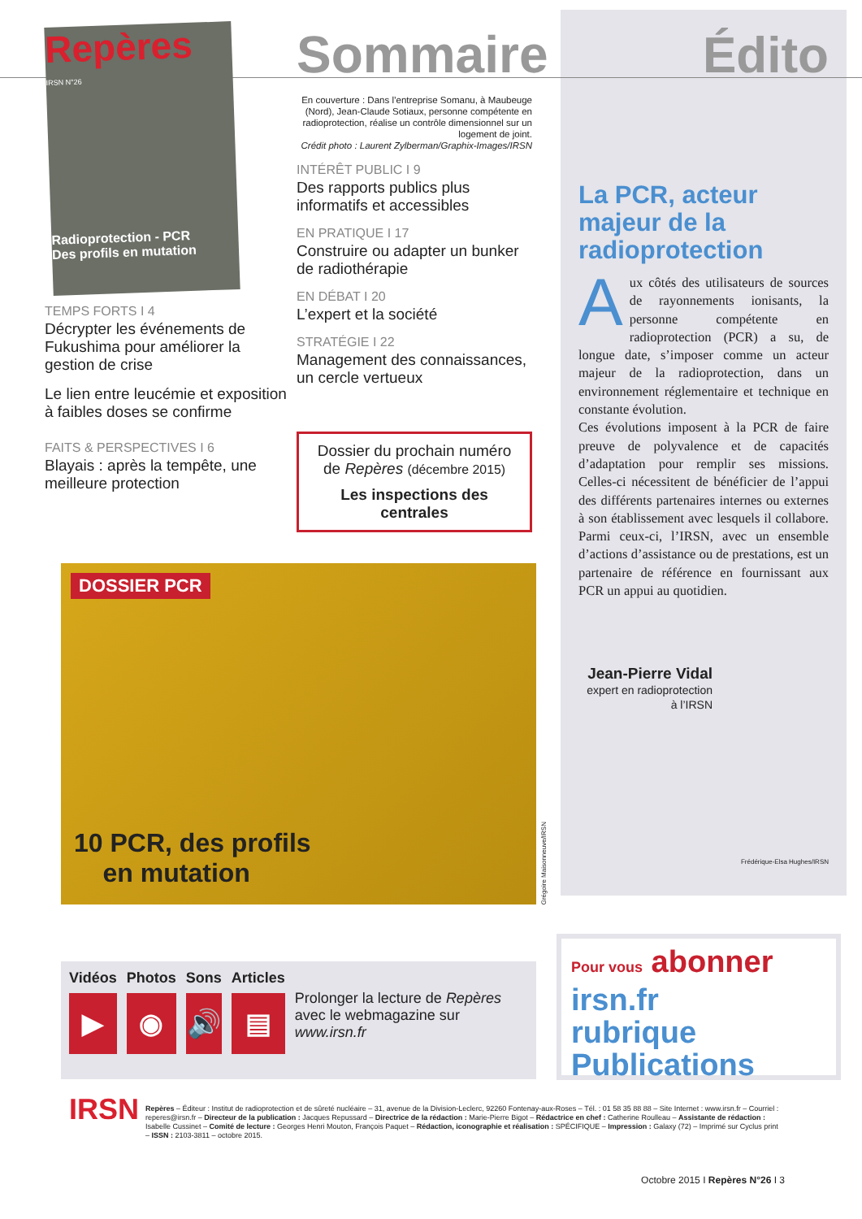Repères
IRSN N°26
Radioprotection - PCR
Des profils en mutation
TEMPS FORTS I 4
Décrypter les événements de Fukushima pour améliorer la gestion de crise
Le lien entre leucémie et exposition à faibles doses se confirme
FAITS & PERSPECTIVES I 6
Blayais : après la tempête, une meilleure protection
Sommaire
En couverture : Dans l’entreprise Somanu, à Maubeuge (Nord), Jean-Claude Sotiaux, personne compétente en radioprotection, réalise un contrôle dimensionnel sur un logement de joint.
Crédit photo : Laurent Zylberman/Graphix-Images/IRSN
INTÉRÊT PUBLIC I 9
Des rapports publics plus informatifs et accessibles
EN PRATIQUE I 17
Construire ou adapter un bunker de radiothérapie
EN DÉBAT I 20
L’expert et la société
STRATÉGIE I 22
Management des connaissances, un cercle vertueux
Dossier du prochain numéro
de Repères (décembre 2015)
Les inspections des centrales
DOSSIER PCR
10 PCR, des profils
en mutation
Grégoire Maisonneuve/IRSN
Édito
La PCR, acteur majeur de la radioprotection
Aux côtés des utilisateurs de sources de rayonnements ionisants, la personne compétente en radioprotection (PCR) a su, de longue date, s’imposer comme un acteur majeur de la radioprotection, dans un environnement réglementaire et technique en constante évolution.
Ces évolutions imposent à la PCR de faire preuve de polyvalence et de capacités d’adaptation pour remplir ses missions. Celles-ci nécessitent de bénéficier de l’appui des différents partenaires internes ou externes à son établissement avec lesquels il collabore. Parmi ceux-ci, l’IRSN, avec un ensemble d’actions d’assistance ou de prestations, est un partenaire de référence en fournissant aux PCR un appui au quotidien.
Jean-Pierre Vidal
expert en radioprotection à l’IRSN
Frédérique-Elsa Hughes/IRSN
Vidéos
▶
Photos
◉
Sons
🔊
Articles
▤
Prolonger la lecture de Repères avec le webmagazine sur www.irsn.fr
Pour vous abonner
irsn.fr
rubrique
Publications
IRSN
Repères – Éditeur : Institut de radioprotection et de sûreté nucléaire – 31, avenue de la Division-Leclerc, 92260 Fontenay-aux-Roses – Tél. : 01 58 35 88 88 – Site Internet : www.irsn.fr – Courriel : reperes@irsn.fr – Directeur de la publication : Jacques Repussard – Directrice de la rédaction : Marie-Pierre Bigot – Rédactrice en chef : Catherine Roulleau – Assistante de rédaction : Isabelle Cussinet – Comité de lecture : Georges Henri Mouton, François Paquet – Rédaction, iconographie et réalisation : SPÉCIFIQUE – Impression : Galaxy (72) – Imprimé sur Cyclus print – ISSN : 2103-3811 – octobre 2015.
Octobre 2015 I Repères N°26 I 3